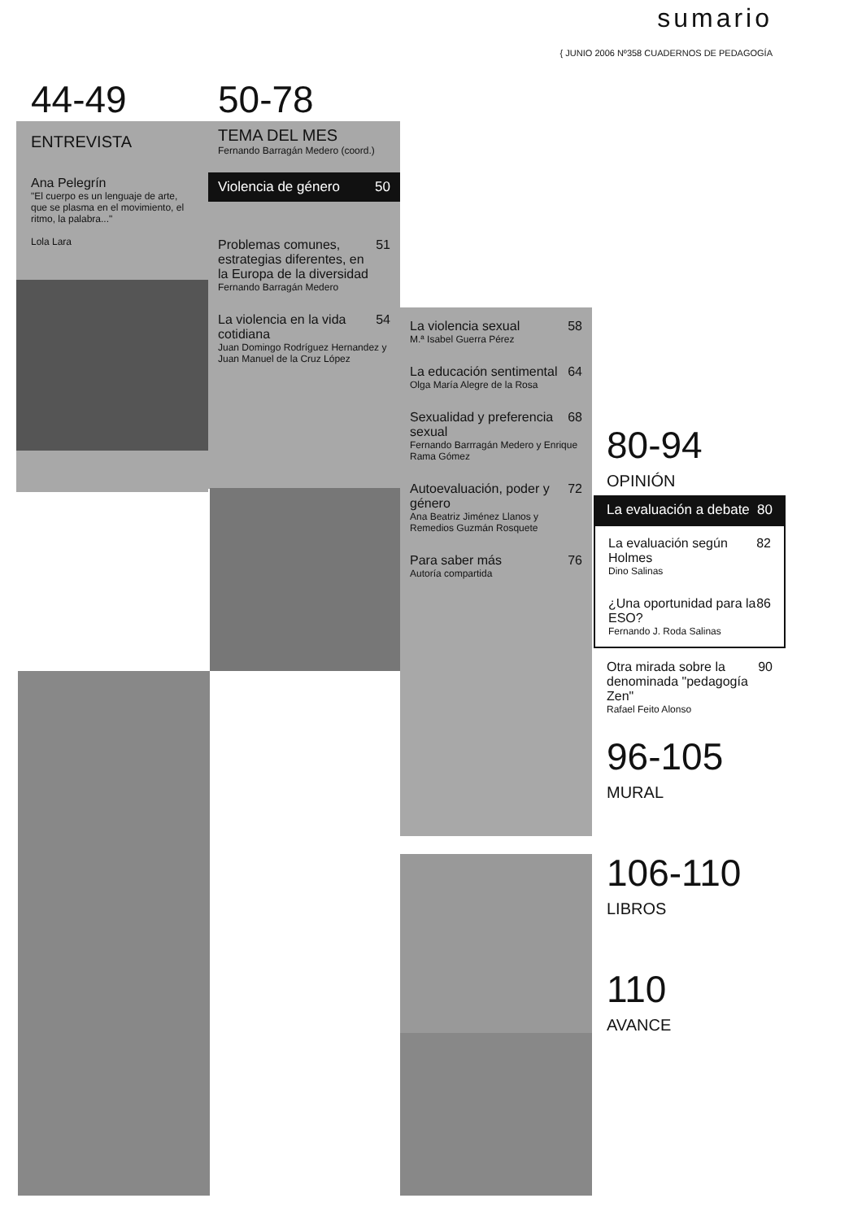sumario
{ JUNIO 2006 Nº358 CUADERNOS DE PEDAGOGÍA
44-49
ENTREVISTA
Ana Pelegrín
"El cuerpo es un lenguaje de arte, que se plasma en el movimiento, el ritmo, la palabra..."
Lola Lara
50-78
TEMA DEL MES
Fernando Barragán Medero (coord.)
Violencia de género 50
Problemas comunes, estrategias diferentes, en la Europa de la diversidad 51
Fernando Barragán Medero
La violencia en la vida cotidiana 54
Juan Domingo Rodríguez Hernandez y Juan Manuel de la Cruz López
La violencia sexual 58
M.ª Isabel Guerra Pérez
La educación sentimental 64
Olga María Alegre de la Rosa
Sexualidad y preferencia sexual 68
Fernando Barrragán Medero y Enrique Rama Gómez
Autoevaluación, poder y género 72
Ana Beatriz Jiménez Llanos y Remedios Guzmán Rosquete
Para saber más 76
Autoría compartida
80-94
OPINIÓN
La evaluación a debate 80
La evaluación según Holmes 82
Dino Salinas
¿Una oportunidad para la ESO? 86
Fernando J. Roda Salinas
Otra mirada sobre la denominada "pedagogía Zen" 90
Rafael Feito Alonso
96-105
MURAL
106-110
LIBROS
110
AVANCE